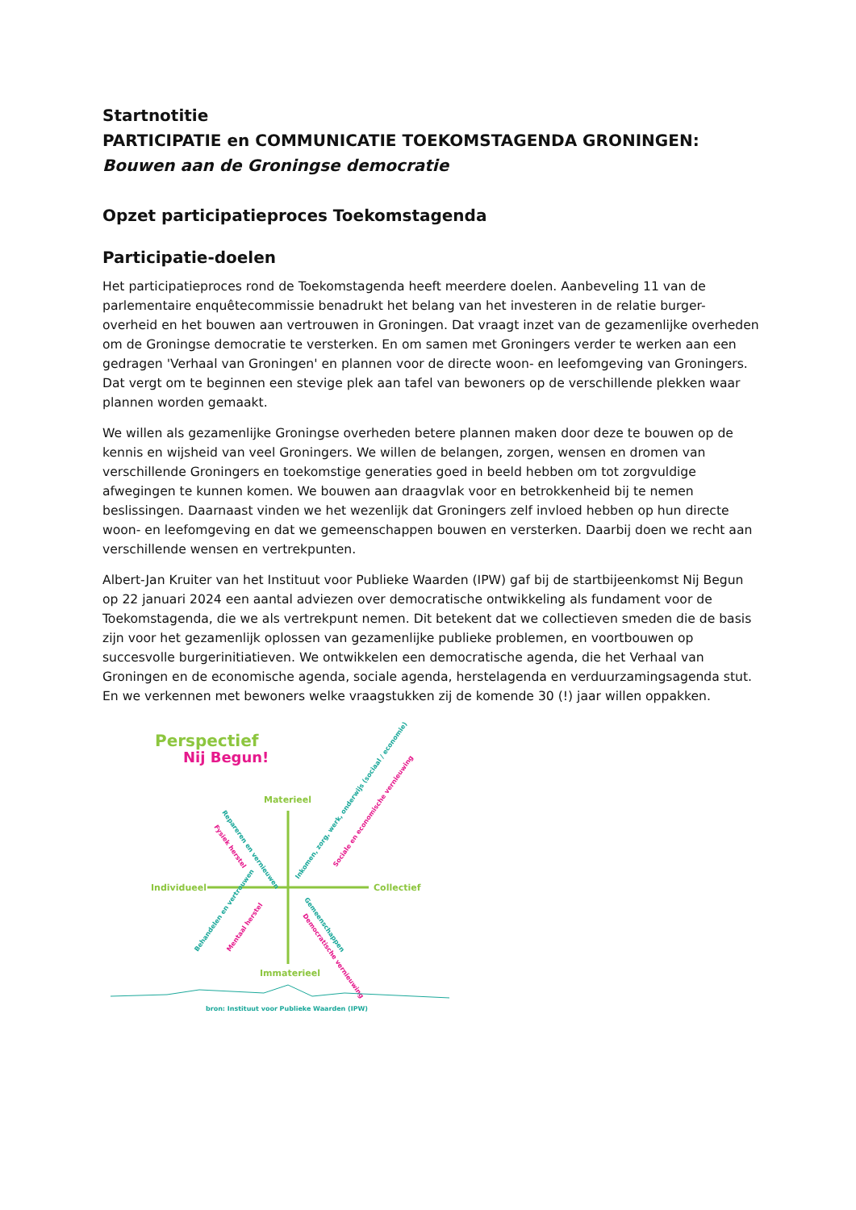Startnotitie
PARTICIPATIE en COMMUNICATIE TOEKOMSTAGENDA GRONINGEN:
Bouwen aan de Groningse democratie
Opzet participatieproces Toekomstagenda
Participatie-doelen
Het participatieproces rond de Toekomstagenda heeft meerdere doelen. Aanbeveling 11 van de parlementaire enquêtecommissie benadrukt het belang van het investeren in de relatie burger-overheid en het bouwen aan vertrouwen in Groningen. Dat vraagt inzet van de gezamenlijke overheden om de Groningse democratie te versterken. En om samen met Groningers verder te werken aan een gedragen 'Verhaal van Groningen' en plannen voor de directe woon- en leefomgeving van Groningers. Dat vergt om te beginnen een stevige plek aan tafel van bewoners op de verschillende plekken waar plannen worden gemaakt.
We willen als gezamenlijke Groningse overheden betere plannen maken door deze te bouwen op de kennis en wijsheid van veel Groningers. We willen de belangen, zorgen, wensen en dromen van verschillende Groningers en toekomstige generaties goed in beeld hebben om tot zorgvuldige afwegingen te kunnen komen. We bouwen aan draagvlak voor en betrokkenheid bij te nemen beslissingen. Daarnaast vinden we het wezenlijk dat Groningers zelf invloed hebben op hun directe woon- en leefomgeving en dat we gemeenschappen bouwen en versterken. Daarbij doen we recht aan verschillende wensen en vertrekpunten.
Albert-Jan Kruiter van het Instituut voor Publieke Waarden (IPW) gaf bij de startbijeenkomst Nij Begun op 22 januari 2024 een aantal adviezen over democratische ontwikkeling als fundament voor de Toekomstagenda, die we als vertrekpunt nemen. Dit betekent dat we collectieven smeden die de basis zijn voor het gezamenlijk oplossen van gezamenlijke publieke problemen, en voortbouwen op succesvolle burgerinitiatieven. We ontwikkelen een democratische agenda, die het Verhaal van Groningen en de economische agenda, sociale agenda, herstelagenda en verduurzamingsagenda stut. En we verkennen met bewoners welke vraagstukken zij de komende 30 (!) jaar willen oppakken.
Perspectief
Nij Begun!
Materieel
Individueel
Collectief
Immaterieel
Repareren en vernieuwen
Fysiek herstel
Inkomen, zorg, werk, onderwijs (sociaal / economie)
Sociale en economische vernieuwing
Behandelen en vertrouwen
Mentaal herstel
Gemeenschappen
Democratische vernieuwing
bron: Instituut voor Publieke Waarden (IPW)